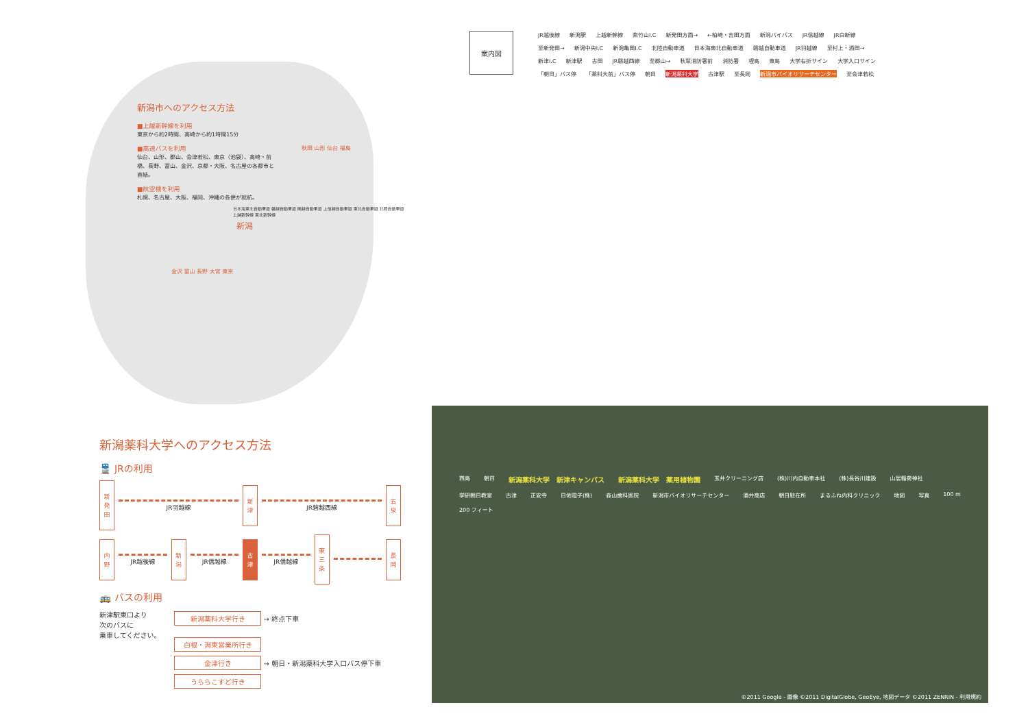新潟市へのアクセス方法
■上越新幹線を利用
東京から約2時間、高崎から約1時間15分
■高速バスを利用
仙台、山形、郡山、会津若松、東京（池袋）、高崎・前橋、長野、富山、金沢、京都・大阪、名古屋の各都市と直結。
■航空機を利用
札幌、名古屋、大阪、福岡、沖縄の各便が就航。
秋田 山形 仙台 福島
新潟
金沢 富山 長野 大宮 東京
日本海東北自動車道 磐越自動車道 関越自動車道 上信越自動車道 東北自動車道 北陸自動車道 上越新幹線 東北新幹線
新潟薬科大学へのアクセス方法
🚆 JRの利用
新発田
JR羽越線
新津
JR磐越西線
五泉
内野
JR越後線
新潟
JR信越線
古津
JR信越線
東三条
長岡
🚌 バスの利用
新津駅東口より
次のバスに
乗車してください。
新潟薬科大学行き
→ 終点下車
白根・潟東営業所行き
金津行き
→ 朝日・新潟薬科大学入口バス停下車
うららこすど行き
案内図
JR越後線 新潟駅 上越新幹線 紫竹山I.C 新発田方面→ ←柏崎・吉田方面 新潟バイパス JR信越線 JR白新線 至新発田→ 新潟中央I.C 新潟亀田I.C 北陸自動車道 日本海東北自動車道 磐越自動車道 JR羽越線 至村上・酒田→ 新津I.C 新津駅 古田 JR磐越西線 至郡山→ 秋葉消防署前 消防署 程島 東島 大学右折サイン 大学入口サイン 「朝日」バス停 「薬科大前」バス停 朝日 新潟薬科大学 古津駅 至長岡 新潟市バイオリサーチセンター 至会津若松
西島 朝日 新潟薬科大学　新津キャンパス 新潟薬科大学　薬用植物園 玉井クリーニング店 (株)川内自動車本社 (株)長谷川建設 山居稲荷神社 学研朝日教室 古津 正安寺 日佑電子(株) 森山歯科医院 新潟市バイオリサーチセンター 酒井商店 朝日駐在所 まるふね内科クリニック 地図 写真 100 m 200 フィート
©2011 Google - 画像 ©2011 DigitalGlobe, GeoEye, 地図データ ©2011 ZENRIN - 利用規約